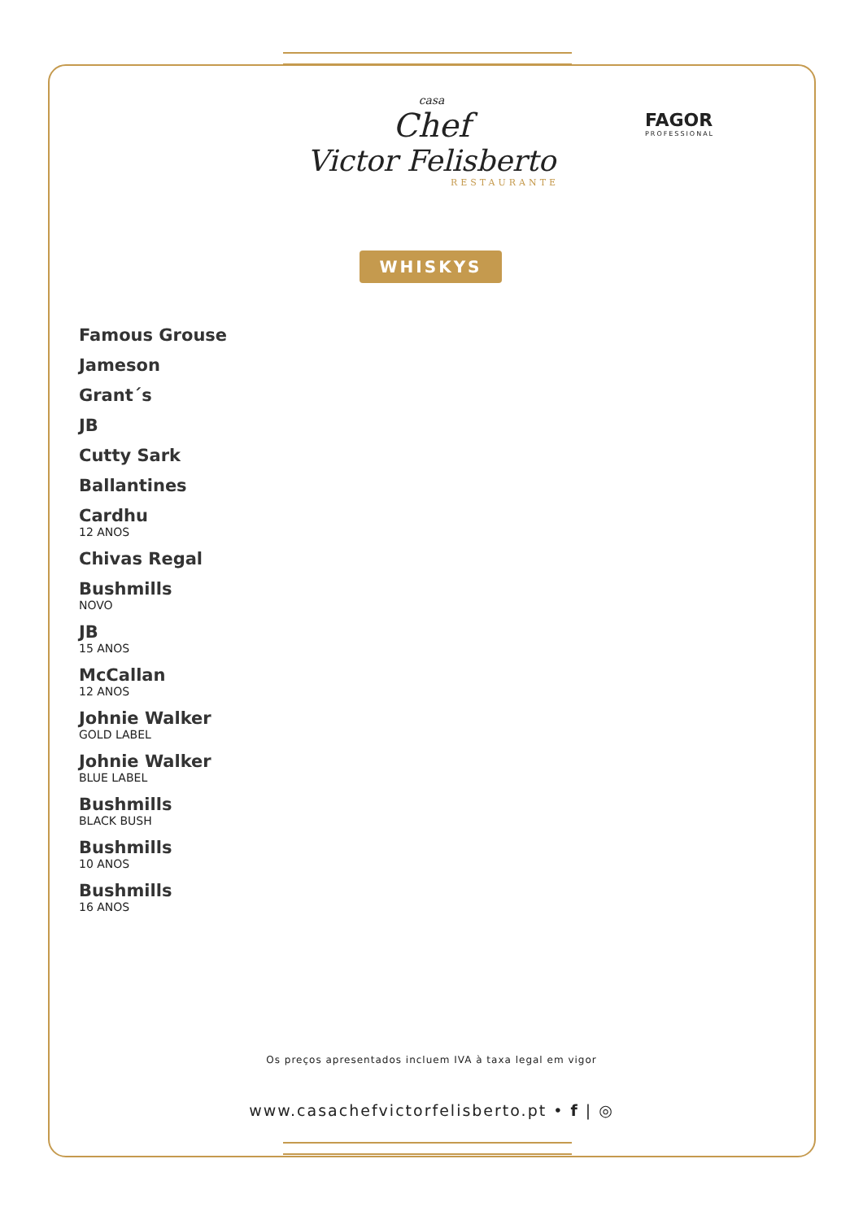casa
Chef
Victor Felisberto
RESTAURANTE
FAGOR
PROFESSIONAL
WHISKYS
Famous Grouse
Jameson
Grant´s
JB
Cutty Sark
Ballantines
Cardhu
12 ANOS
Chivas Regal
Bushmills
NOVO
JB
15 ANOS
McCallan
12 ANOS
Johnie Walker
GOLD LABEL
Johnie Walker
BLUE LABEL
Bushmills
BLACK BUSH
Bushmills
10 ANOS
Bushmills
16 ANOS
Os preços apresentados incluem IVA à taxa legal em vigor
www.casachefvictorfelisberto.pt • f | ◎